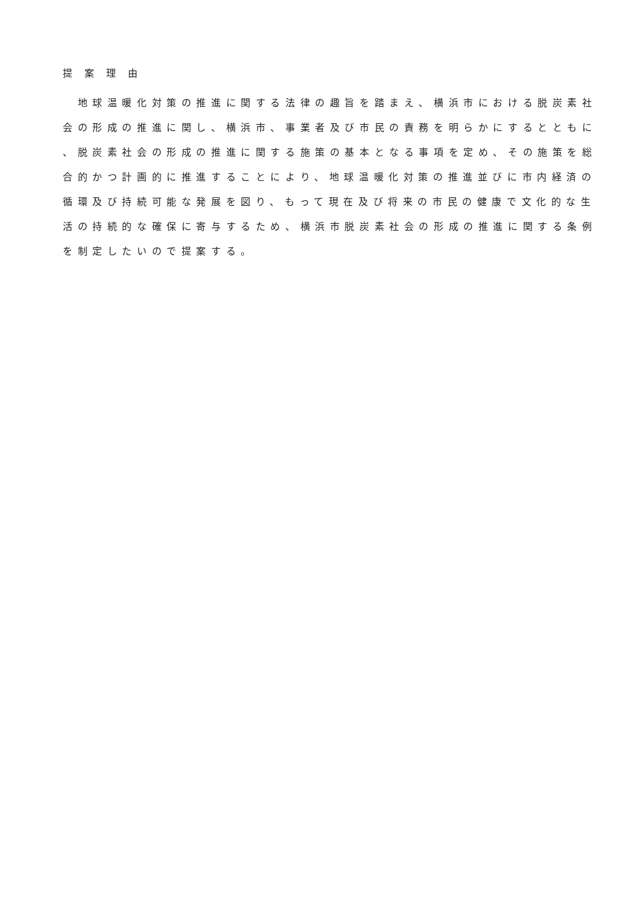提案理由
　地球温暖化対策の推進に関する法律の趣旨を踏まえ、横浜市における脱炭素社
会の形成の推進に関し、横浜市、事業者及び市民の責務を明らかにするとともに
、脱炭素社会の形成の推進に関する施策の基本となる事項を定め、その施策を総
合的かつ計画的に推進することにより、地球温暖化対策の推進並びに市内経済の
循環及び持続可能な発展を図り、もって現在及び将来の市民の健康で文化的な生
活の持続的な確保に寄与するため、横浜市脱炭素社会の形成の推進に関する条例
を制定したいので提案する。